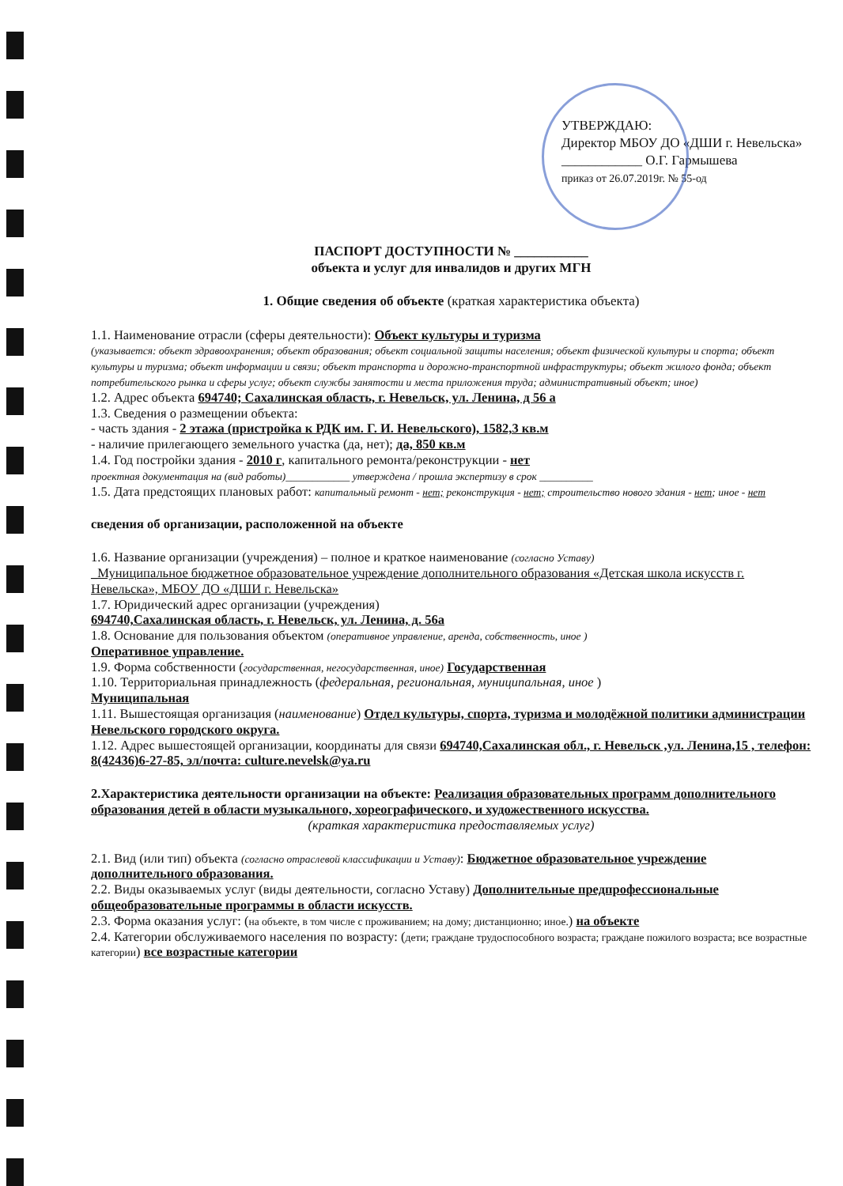УТВЕРЖДАЮ:
Директор МБОУ ДО «ДШИ г. Невельска»
____________ О.Г. Гармышева
приказ от 26.07.2019г. № 55-од
ПАСПОРТ ДОСТУПНОСТИ № ___________
объекта и услуг для инвалидов и других МГН
1. Общие сведения об объекте (краткая характеристика объекта)
1.1. Наименование отрасли (сферы деятельности): Объект культуры и туризма
(указывается: объект здравоохранения; объект образования; объект социальной защиты населения; объект физической культуры и спорта; объект культуры и туризма; объект информации и связи; объект транспорта и дорожно-транспортной инфраструктуры; объект жилого фонда; объект потребительского рынка и сферы услуг; объект службы занятости и места приложения труда; административный объект; иное)
1.2. Адрес объекта 694740; Сахалинская область, г. Невельск, ул. Ленина, д 56 а
1.3. Сведения о размещении объекта:
- часть здания - 2 этажа (пристройка к РДК им. Г. И. Невельского), 1582,3 кв.м
- наличие прилегающего земельного участка (да, нет); да, 850 кв.м
1.4. Год постройки здания - 2010 г, капитального ремонта/реконструкции - нет
проектная документация на (вид работы)____________ утверждена / прошла экспертизу в срок __________
1.5. Дата предстоящих плановых работ: капитальный ремонт - нет; реконструкция - нет; строительство нового здания - нет; иное - нет
сведения об организации, расположенной на объекте
1.6. Название организации (учреждения) – полное и краткое наименование (согласно Уставу)
_Муниципальное бюджетное образовательное учреждение дополнительного образования «Детская школа искусств г. Невельска», МБОУ ДО «ДШИ г. Невельска»
1.7. Юридический адрес организации (учреждения)
694740,Сахалинская область, г. Невельск, ул. Ленина, д. 56а
1.8. Основание для пользования объектом (оперативное управление, аренда, собственность, иное )
Оперативное управление.
1.9. Форма собственности (государственная, негосударственная, иное) Государственная
1.10. Территориальная принадлежность (федеральная, региональная, муниципальная, иное )
Муниципальная
1.11. Вышестоящая организация (наименование) Отдел культуры, спорта, туризма и молодёжной политики администрации Невельского городского округа.
1.12. Адрес вышестоящей организации, координаты для связи 694740,Сахалинская обл., г. Невельск ,ул. Ленина,15 , телефон: 8(42436)6-27-85, эл/почта: culture.nevelsk@ya.ru
2.Характеристика деятельности организации на объекте: Реализация образовательных программ дополнительного образования детей в области музыкального, хореографического, и художественного искусства.
(краткая характеристика предоставляемых услуг)
2.1. Вид (или тип) объекта (согласно отраслевой классификации и Уставу): Бюджетное образовательное учреждение дополнительного образования.
2.2. Виды оказываемых услуг (виды деятельности, согласно Уставу) Дополнительные предпрофессиональные общеобразовательные программы в области искусств.
2.3. Форма оказания услуг: (на объекте, в том числе с проживанием; на дому; дистанционно; иное.) на объекте
2.4. Категории обслуживаемого населения по возрасту: (дети; граждане трудоспособного возраста; граждане пожилого возраста; все возрастные категории) все возрастные категории